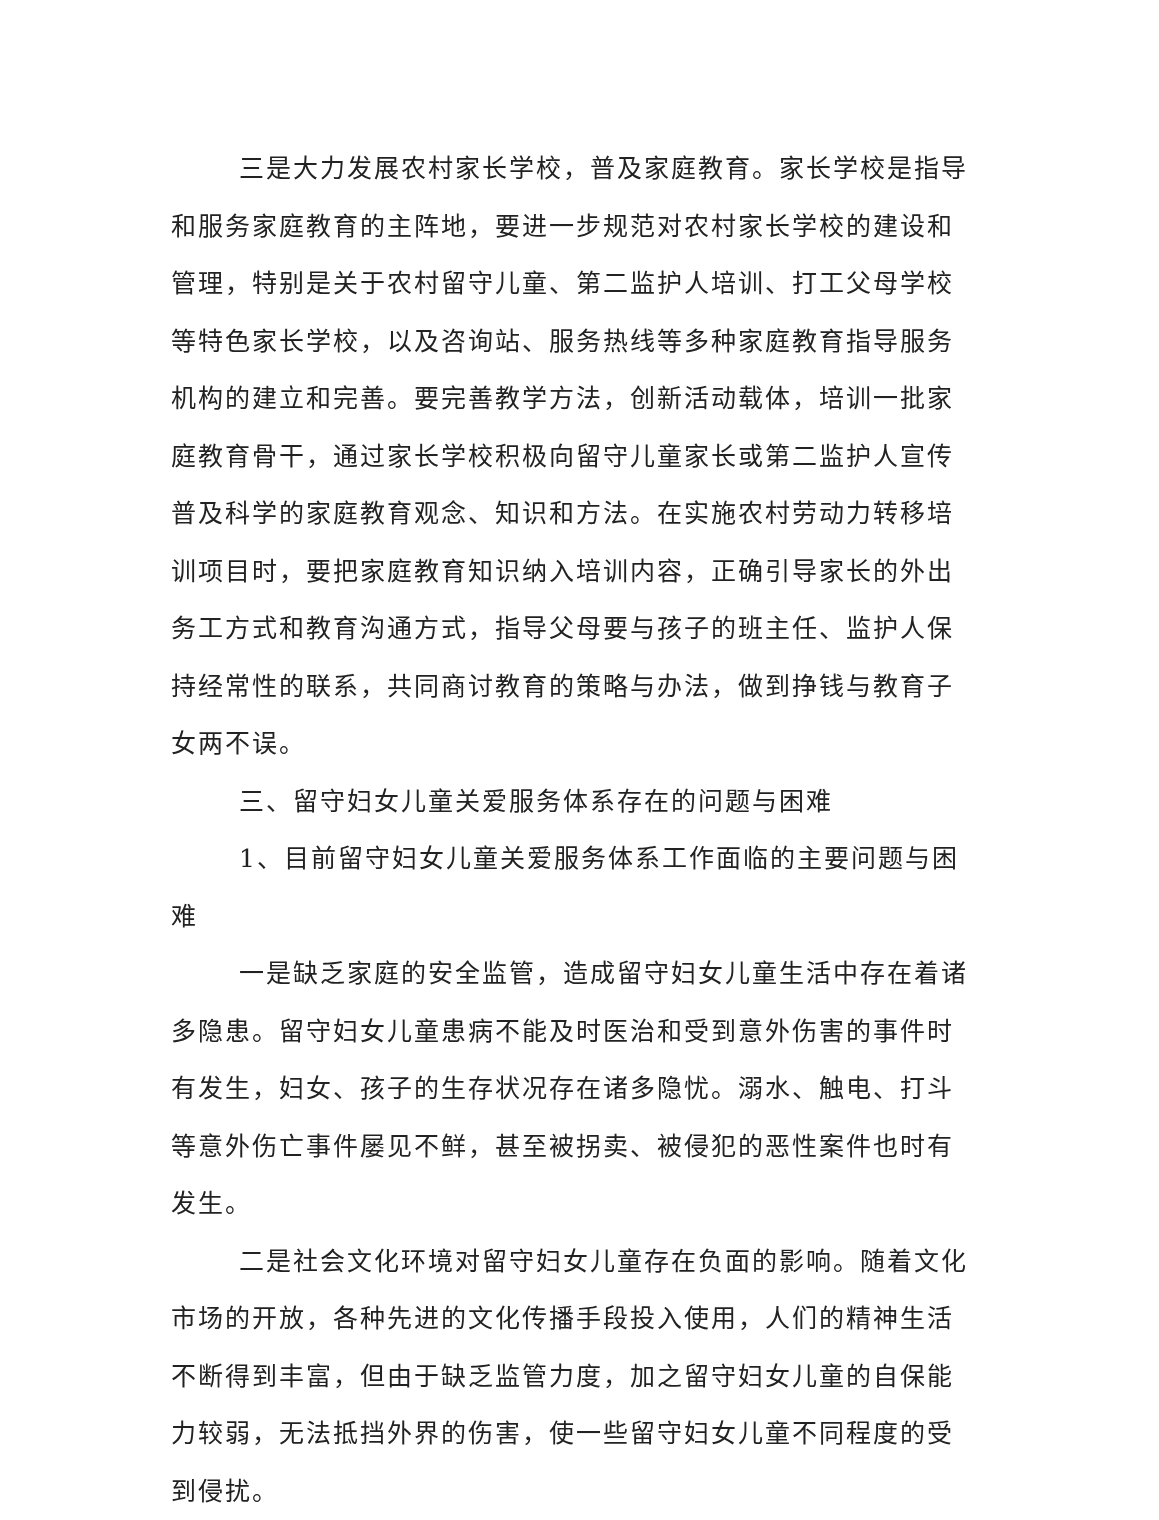三是大力发展农村家长学校，普及家庭教育。家长学校是指导和服务家庭教育的主阵地，要进一步规范对农村家长学校的建设和管理，特别是关于农村留守儿童、第二监护人培训、打工父母学校等特色家长学校，以及咨询站、服务热线等多种家庭教育指导服务机构的建立和完善。要完善教学方法，创新活动载体，培训一批家庭教育骨干，通过家长学校积极向留守儿童家长或第二监护人宣传普及科学的家庭教育观念、知识和方法。在实施农村劳动力转移培训项目时，要把家庭教育知识纳入培训内容，正确引导家长的外出务工方式和教育沟通方式，指导父母要与孩子的班主任、监护人保持经常性的联系，共同商讨教育的策略与办法，做到挣钱与教育子女两不误。
三、留守妇女儿童关爱服务体系存在的问题与困难
1、目前留守妇女儿童关爱服务体系工作面临的主要问题与困难
一是缺乏家庭的安全监管，造成留守妇女儿童生活中存在着诸多隐患。留守妇女儿童患病不能及时医治和受到意外伤害的事件时有发生，妇女、孩子的生存状况存在诸多隐忧。溺水、触电、打斗等意外伤亡事件屡见不鲜，甚至被拐卖、被侵犯的恶性案件也时有发生。
二是社会文化环境对留守妇女儿童存在负面的影响。随着文化市场的开放，各种先进的文化传播手段投入使用，人们的精神生活不断得到丰富，但由于缺乏监管力度，加之留守妇女儿童的自保能力较弱，无法抵挡外界的伤害，使一些留守妇女儿童不同程度的受到侵扰。